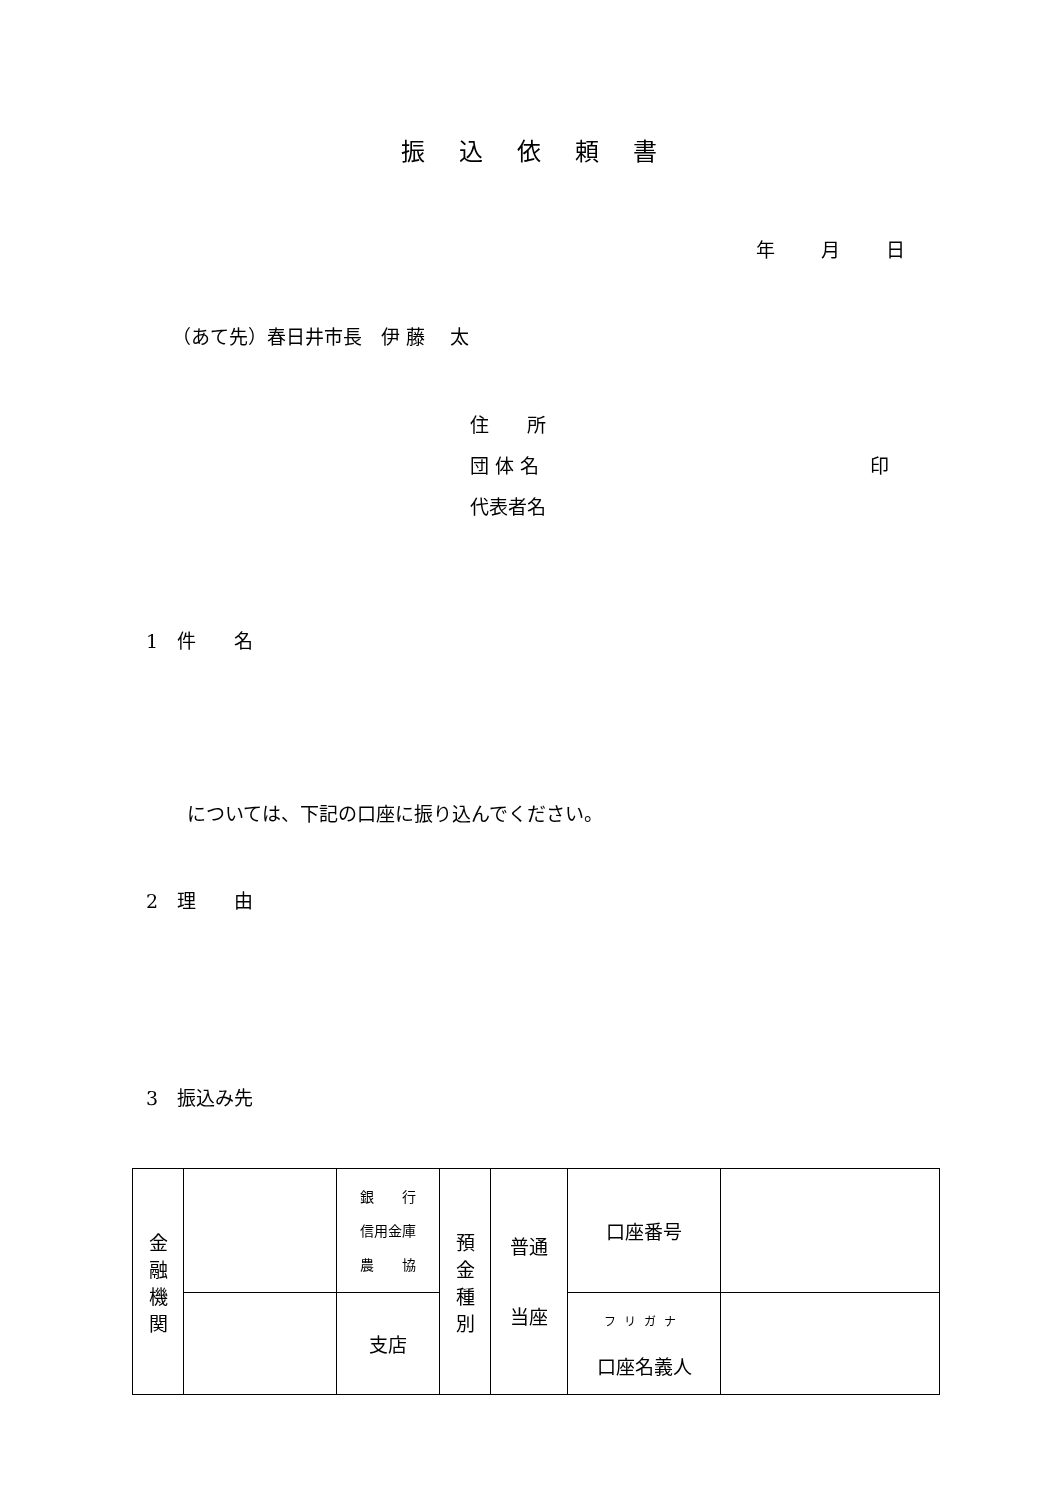振込依頼書
年 月 日
（あて先）春日井市長　伊 藤　 太
住　　所
団 体 名 印
代表者名
1　件　　名
については、下記の口座に振り込んでください。
2　理　　由
3　振込み先
| 金 融 機 関 | | 銀 行 信用金庫 農 協 | 預 金 種 別 | 普通 当座 | 口座番号 | |
| | | 支店 | | | フリガナ 口座名義人 | |